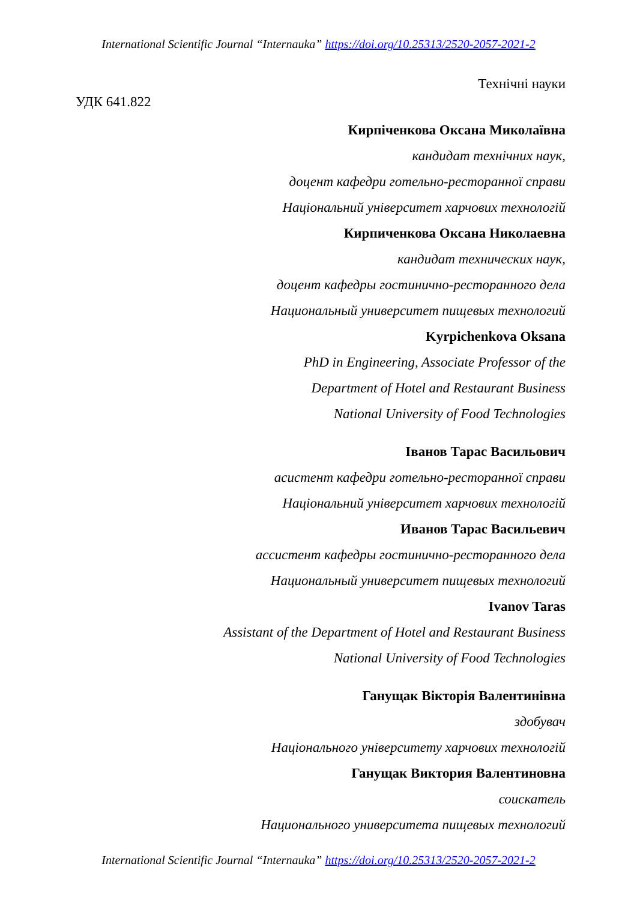International Scientific Journal “Internauka” https://doi.org/10.25313/2520-2057-2021-2
Технічні науки
УДК 641.822
Кирпіченкова Оксана Миколаївна
кандидат технічних наук,
доцент кафедри готельно-ресторанної справи
Національний університет харчових технологій
Кирпиченкова Оксана Николаевна
кандидат технических наук,
доцент кафедры гостинично-ресторанного дела
Национальный университет пищевых технологий
Kyrpichenkova Oksana
PhD in Engineering, Associate Professor of the
Department of Hotel and Restaurant Business
National University of Food Technologies
Іванов Тарас Васильович
асистент кафедри готельно-ресторанної справи
Національний університет харчових технологій
Иванов Тарас Васильевич
ассистент кафедры гостинично-ресторанного дела
Национальный университет пищевых технологий
Ivanov Taras
Assistant of the Department of Hotel and Restaurant Business
National University of Food Technologies
Ганущак Вікторія Валентинівна
здобувач
Національного університету харчових технологій
Ганущак Виктория Валентиновна
соискатель
Национального университета пищевых технологий
International Scientific Journal “Internauka” https://doi.org/10.25313/2520-2057-2021-2